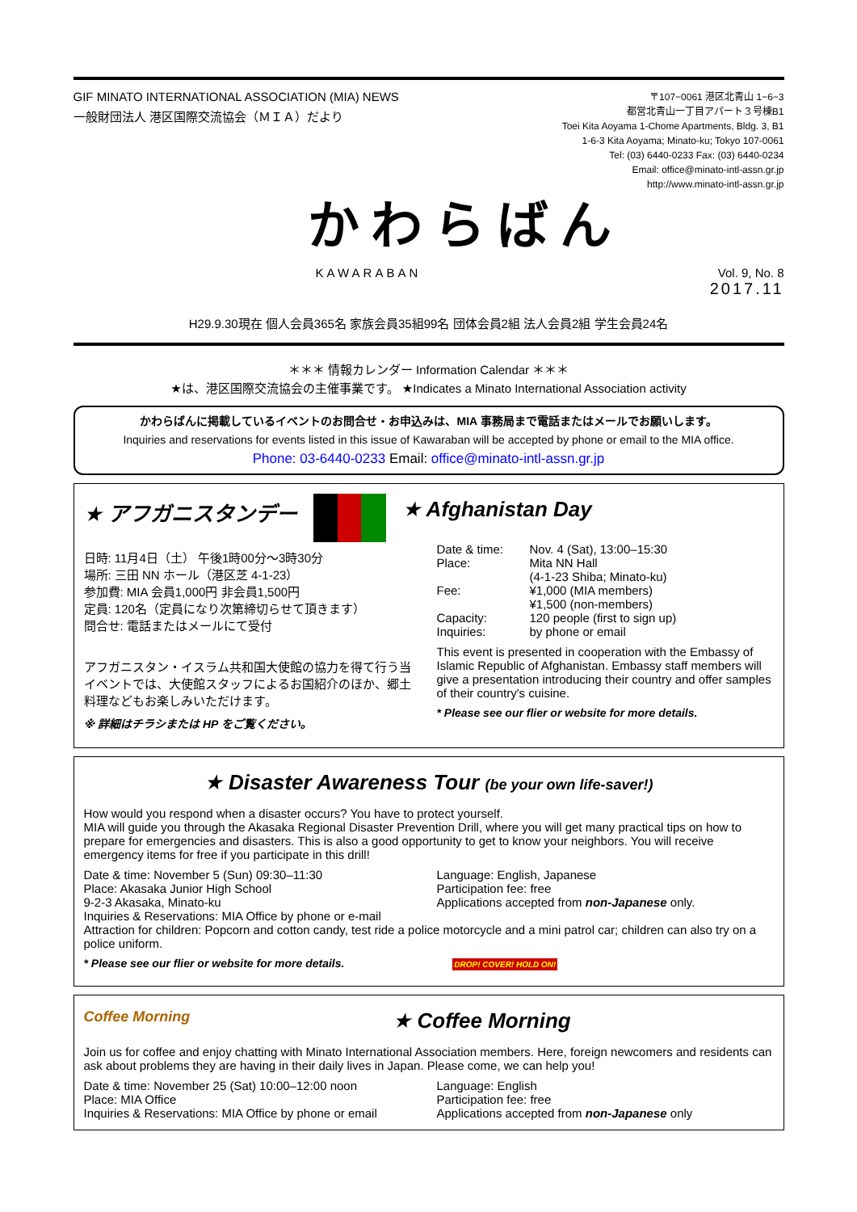GIF MINATO INTERNATIONAL ASSOCIATION (MIA) NEWS
一般財団法人 港区国際交流協会（ＭＩＡ）だより
〒107−0061 港区北青山 1−6−3
都営北青山一丁目アパート３号棟B1
Toei Kita Aoyama 1-Chome Apartments, Bldg. 3, B1
1-6-3 Kita Aoyama; Minato-ku; Tokyo 107-0061
Tel: (03) 6440-0233 Fax: (03) 6440-0234
Email: office@minato-intl-assn.gr.jp
http://www.minato-intl-assn.gr.jp
かわらばん
KAWARABAN Vol. 9, No. 8
2017.11
H29.9.30現在 個人会員365名 家族会員35組99名 団体会員2組 法人会員2組 学生会員24名
＊＊＊ 情報カレンダー Information Calendar ＊＊＊
★は、港区国際交流協会の主催事業です。 ★Indicates a Minato International Association activity
かわらばんに掲載しているイベントのお問合せ・お申込みは、MIA 事務局まで電話またはメールでお願いします。
Inquiries and reservations for events listed in this issue of Kawaraban will be accepted by phone or email to the MIA office.
Phone: 03-6440-0233 Email: office@minato-intl-assn.gr.jp
★ アフガニスタンデー ★ Afghanistan Day
日時: 11月4日（土） 午後1時00分～3時30分
場所: 三田 NN ホール（港区芝 4-1-23）
参加費: MIA 会員1,000円 非会員1,500円
定員: 120名（定員になり次第締切らせて頂きます）
問合せ: 電話またはメールにて受付
アフガニスタン・イスラム共和国大使館の協力を得て行う当イベントでは、大使館スタッフによるお国紹介のほか、郷土料理などもお楽しみいただけます。
※ 詳細はチラシまたは HP をご覧ください。
Date & time: Nov. 4 (Sat), 13:00–15:30 Place: Mita NN Hall
(4-1-23 Shiba; Minato-ku) Fee: ¥1,000 (MIA members)
¥1,500 (non-members) Capacity: 120 people (first to sign up) Inquiries: by phone or email
This event is presented in cooperation with the Embassy of Islamic Republic of Afghanistan. Embassy staff members will give a presentation introducing their country and offer samples of their country's cuisine.
* Please see our flier or website for more details.
★ Disaster Awareness Tour (be your own life-saver!)
How would you respond when a disaster occurs? You have to protect yourself.
MIA will guide you through the Akasaka Regional Disaster Prevention Drill, where you will get many practical tips on how to prepare for emergencies and disasters. This is also a good opportunity to get to know your neighbors. You will receive emergency items for free if you participate in this drill!
Date & time: November 5 (Sun) 09:30–11:30
Place: Akasaka Junior High School
9-2-3 Akasaka, Minato-ku
Language: English, Japanese
Participation fee: free
Applications accepted from non-Japanese only.
Inquiries & Reservations: MIA Office by phone or e-mail
Attraction for children: Popcorn and cotton candy, test ride a police motorcycle and a mini patrol car; children can also try on a police uniform.
* Please see our flier or website for more details. DROP! COVER! HOLD ON!
Coffee Morning ★ Coffee Morning
Join us for coffee and enjoy chatting with Minato International Association members. Here, foreign newcomers and residents can ask about problems they are having in their daily lives in Japan. Please come, we can help you!
Date & time: November 25 (Sat) 10:00–12:00 noon
Place: MIA Office
Inquiries & Reservations: MIA Office by phone or email
Language: English
Participation fee: free
Applications accepted from non-Japanese only